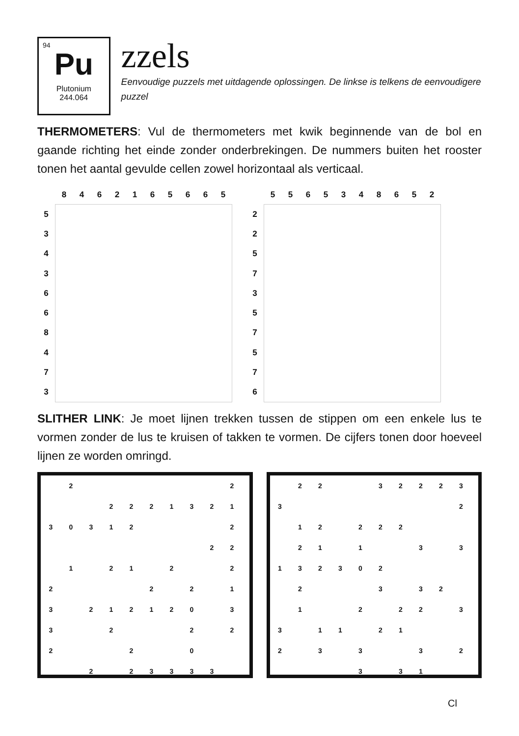94
Pu
Plutonium
244.064
zzels
Eenvoudige puzzels met uitdagende oplossingen. De linkse is telkens de eenvoudigere puzzel
THERMOMETERS: Vul de thermometers met kwik beginnende van de bol en gaande richting het einde zonder onderbrekingen. De nummers buiten het rooster tonen het aantal gevulde cellen zowel horizontaal als verticaal.
| | 8 | 4 | 6 | 2 | 1 | 6 | 5 | 6 | 6 | 5 |
| 5 | | | | | | | | | | |
| 3 | | | | | | | | | | |
| 4 | | | | | | | | | | |
| 3 | | | | | | | | | | |
| 6 | | | | | | | | | | |
| 6 | | | | | | | | | | |
| 8 | | | | | | | | | | |
| 4 | | | | | | | | | | |
| 7 | | | | | | | | | | |
| 3 | | | | | | | | | | |
| | 5 | 5 | 6 | 5 | 3 | 4 | 8 | 6 | 5 | 2 |
| 2 | | | | | | | | | | |
| 2 | | | | | | | | | | |
| 5 | | | | | | | | | | |
| 7 | | | | | | | | | | |
| 3 | | | | | | | | | | |
| 5 | | | | | | | | | | |
| 7 | | | | | | | | | | |
| 5 | | | | | | | | | | |
| 7 | | | | | | | | | | |
| 6 | | | | | | | | | | |
SLITHER LINK: Je moet lijnen trekken tussen de stippen om een enkele lus te vormen zonder de lus te kruisen of takken te vormen. De cijfers tonen door hoeveel lijnen ze worden omringd.
| | 2 | | | | | | | | 2 |
| | | | 2 | 2 | 2 | 1 | 3 | 2 | 1 |
| 3 | 0 | 3 | 1 | 2 | | | | | 2 |
| | | | | | | | | 2 | 2 |
| | 1 | | 2 | 1 | | 2 | | | 2 |
| 2 | | | | | 2 | | 2 | | 1 |
| 3 | | 2 | 1 | 2 | 1 | 2 | 0 | | 3 |
| 3 | | | 2 | | | | 2 | | 2 |
| 2 | | | | 2 | | | 0 | | |
| | | 2 | | 2 | 3 | 3 | 3 | 3 | |
| | 2 | 2 | | | 3 | 2 | 2 | 2 | 3 |
| 3 | | | | | | | | | 2 |
| | 1 | 2 | | 2 | 2 | 2 | | | |
| | 2 | 1 | | 1 | | | 3 | | 3 |
| 1 | 3 | 2 | 3 | 0 | 2 | | | | |
| | 2 | | | | 3 | | 3 | 2 | |
| | 1 | | | 2 | | 2 | 2 | | 3 |
| 3 | | 1 | 1 | | 2 | 1 | | | |
| 2 | | 3 | | 3 | | | 3 | | 2 |
| | | | | 3 | | 3 | 1 | | |
Cl